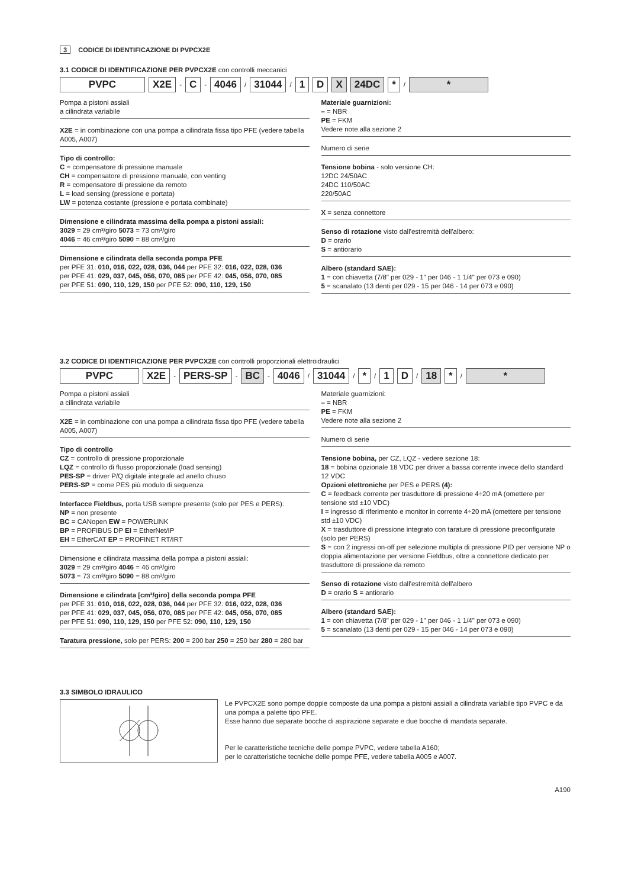3 CODICE DI IDENTIFICAZIONE DI PVPCX2E
3.1 CODICE DI IDENTIFICAZIONE PER PVPCX2E con controlli meccanici
PVPC X2E - C - 4046 / 31044 / 1 D X 24DC * / *
Pompa a pistoni assiali
a cilindrata variabile
X2E = in combinazione con una pompa a cilindrata fissa tipo PFE (vedere tabella A005, A007)
Tipo di controllo:
C = compensatore di pressione manuale
CH = compensatore di pressione manuale, con venting
R = compensatore di pressione da remoto
L = load sensing (pressione e portata)
LW = potenza costante (pressione e portata combinate)
Dimensione e cilindrata massima della pompa a pistoni assiali:
3029 = 29 cm³/giro 5073 = 73 cm³/giro
4046 = 46 cm³/giro 5090 = 88 cm³/giro
Dimensione e cilindrata della seconda pompa PFE
per PFE 31: 010, 016, 022, 028, 036, 044 per PFE 32: 016, 022, 028, 036
per PFE 41: 029, 037, 045, 056, 070, 085 per PFE 42: 045, 056, 070, 085
per PFE 51: 090, 110, 129, 150 per PFE 52: 090, 110, 129, 150
Materiale guarnizioni:
– = NBR
PE = FKM
Vedere note alla sezione 2
Numero di serie
Tensione bobina - solo versione CH:
12DC 24/50AC
24DC 110/50AC
220/50AC
X = senza connettore
Senso di rotazione visto dall'estremità dell'albero:
D = orario
S = antiorario
Albero (standard SAE):
1 = con chiavetta (7/8" per 029 - 1" per 046 - 1 1/4" per 073 e 090)
5 = scanalato (13 denti per 029 - 15 per 046 - 14 per 073 e 090)
3.2 CODICE DI IDENTIFICAZIONE PER PVPCX2E con controlli proporzionali elettroidraulici
PVPC X2E - PERS-SP - BC - 4046 / 31044 / * / 1 D / 18 * / *
Pompa a pistoni assiali
a cilindrata variabile
X2E = in combinazione con una pompa a cilindrata fissa tipo PFE (vedere tabella A005, A007)
Tipo di controllo
CZ = controllo di pressione proporzionale
LQZ = controllo di flusso proporzionale (load sensing)
PES-SP = driver P/Q digitale integrale ad anello chiuso
PERS-SP = come PES più modulo di sequenza
Interfacce Fieldbus, porta USB sempre presente (solo per PES e PERS):
NP = non presente
BC = CANopen EW = POWERLINK
BP = PROFIBUS DP EI = EtherNet/IP
EH = EtherCAT EP = PROFINET RT/IRT
Dimensione e cilindrata massima della pompa a pistoni assiali:
3029 = 29 cm³/giro 4046 = 46 cm³/giro
5073 = 73 cm³/giro 5090 = 88 cm³/giro
Dimensione e cilindrata [cm³/giro] della seconda pompa PFE
per PFE 31: 010, 016, 022, 028, 036, 044 per PFE 32: 016, 022, 028, 036
per PFE 41: 029, 037, 045, 056, 070, 085 per PFE 42: 045, 056, 070, 085
per PFE 51: 090, 110, 129, 150 per PFE 52: 090, 110, 129, 150
Taratura pressione, solo per PERS: 200 = 200 bar 250 = 250 bar 280 = 280 bar
Materiale guarnizioni:
– = NBR
PE = FKM
Vedere note alla sezione 2
Numero di serie
Tensione bobina, per CZ, LQZ - vedere sezione 18:
18 = bobina opzionale 18 VDC per driver a bassa corrente invece dello standard 12 VDC
Opzioni elettroniche per PES e PERS (4):
C = feedback corrente per trasduttore di pressione 4÷20 mA (omettere per tensione std ±10 VDC)
I = ingresso di riferimento e monitor in corrente 4÷20 mA (omettere per tensione std ±10 VDC)
X = trasduttore di pressione integrato con tarature di pressione preconfigurate (solo per PERS)
S = con 2 ingressi on-off per selezione multipla di pressione PID per versione NP o doppia alimentazione per versione Fieldbus, oltre a connettore dedicato per trasduttore di pressione da remoto
Senso di rotazione visto dall'estremità dell'albero
D = orario S = antiorario
Albero (standard SAE):
1 = con chiavetta (7/8" per 029 - 1" per 046 - 1 1/4" per 073 e 090)
5 = scanalato (13 denti per 029 - 15 per 046 - 14 per 073 e 090)
3.3 SIMBOLO IDRAULICO
Le PVPCX2E sono pompe doppie composte da una pompa a pistoni assiali a cilindrata variabile tipo PVPC e da una pompa a palette tipo PFE.
Esse hanno due separate bocche di aspirazione separate e due bocche di mandata separate.
Per le caratteristiche tecniche delle pompe PVPC, vedere tabella A160;
per le caratteristiche tecniche delle pompe PFE, vedere tabella A005 e A007.
A190